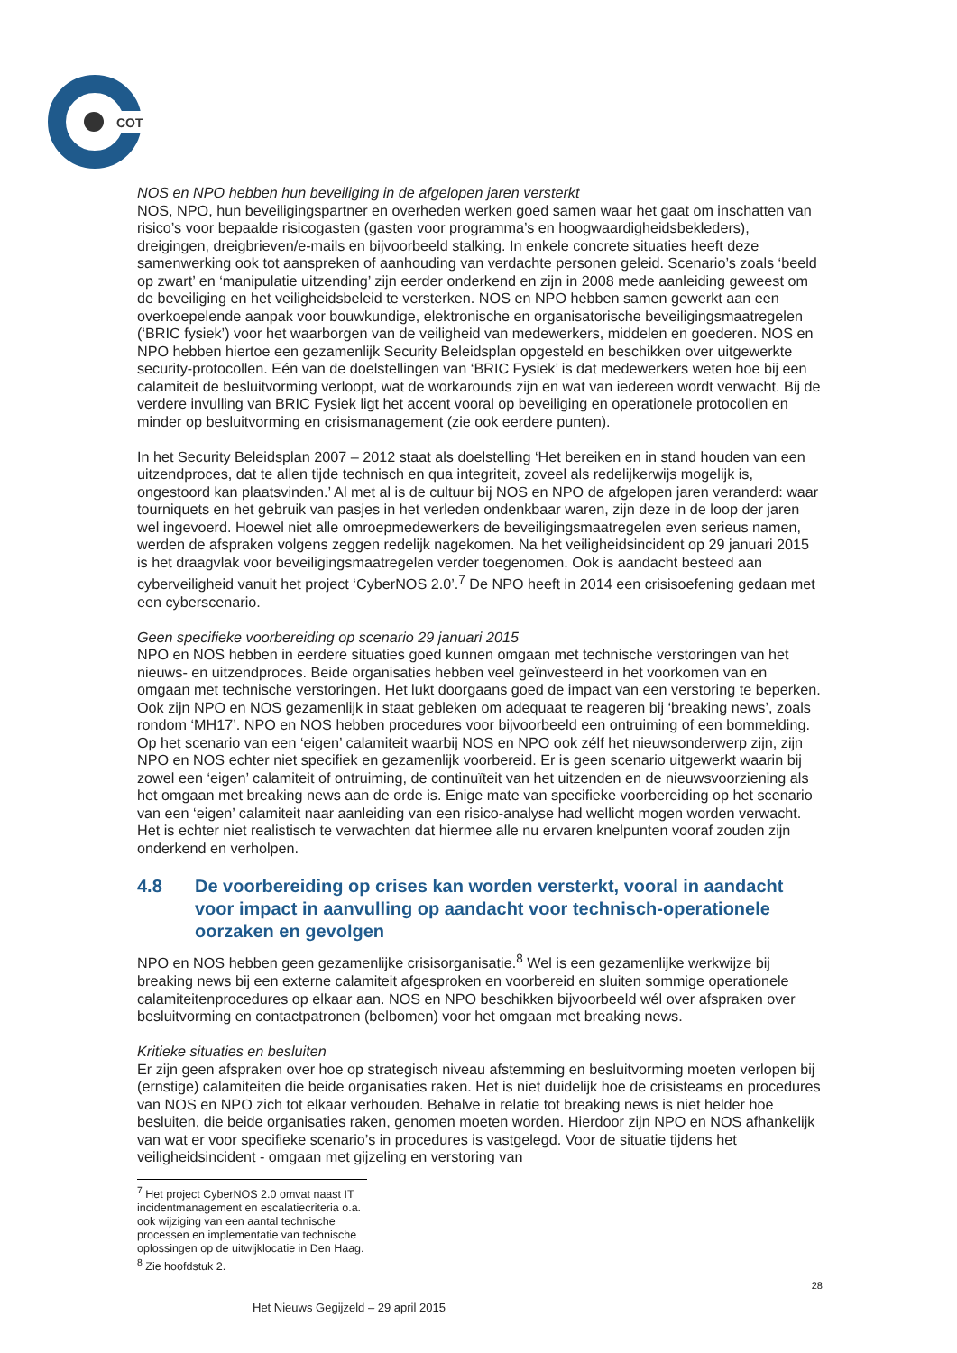COT
NOS en NPO hebben hun beveiliging in de afgelopen jaren versterkt
NOS, NPO, hun beveiligingspartner en overheden werken goed samen waar het gaat om inschatten van risico’s voor bepaalde risicogasten (gasten voor programma’s en hoogwaardigheidsbekleders), dreigingen, dreigbrieven/e-mails en bijvoorbeeld stalking. In enkele concrete situaties heeft deze samenwerking ook tot aanspreken of aanhouding van verdachte personen geleid. Scenario’s zoals ‘beeld op zwart’ en ‘manipulatie uitzending’ zijn eerder onderkend en zijn in 2008 mede aanleiding geweest om de beveiliging en het veiligheidsbeleid te versterken. NOS en NPO hebben samen gewerkt aan een overkoepelende aanpak voor bouwkundige, elektronische en organisatorische beveiligingsmaatregelen (‘BRIC fysiek’) voor het waarborgen van de veiligheid van medewerkers, middelen en goederen. NOS en NPO hebben hiertoe een gezamenlijk Security Beleidsplan opgesteld en beschikken over uitgewerkte security-protocollen. Eén van de doelstellingen van ‘BRIC Fysiek’ is dat medewerkers weten hoe bij een calamiteit de besluitvorming verloopt, wat de workarounds zijn en wat van iedereen wordt verwacht. Bij de verdere invulling van BRIC Fysiek ligt het accent vooral op beveiliging en operationele protocollen en minder op besluitvorming en crisismanagement (zie ook eerdere punten).
In het Security Beleidsplan 2007 – 2012 staat als doelstelling ‘Het bereiken en in stand houden van een uitzendproces, dat te allen tijde technisch en qua integriteit, zoveel als redelijkerwijs mogelijk is, ongestoord kan plaatsvinden.’ Al met al is de cultuur bij NOS en NPO de afgelopen jaren veranderd: waar tourniquets en het gebruik van pasjes in het verleden ondenkbaar waren, zijn deze in de loop der jaren wel ingevoerd. Hoewel niet alle omroepmedewerkers de beveiligingsmaatregelen even serieus namen, werden de afspraken volgens zeggen redelijk nagekomen. Na het veiligheidsincident op 29 januari 2015 is het draagvlak voor beveiligingsmaatregelen verder toegenomen. Ook is aandacht besteed aan cyberveiligheid vanuit het project ‘CyberNOS 2.0’.<sup>7</sup> De NPO heeft in 2014 een crisisoefening gedaan met een cyberscenario.
Geen specifieke voorbereiding op scenario 29 januari 2015
NPO en NOS hebben in eerdere situaties goed kunnen omgaan met technische verstoringen van het nieuws- en uitzendproces. Beide organisaties hebben veel geïnvesteerd in het voorkomen van en omgaan met technische verstoringen. Het lukt doorgaans goed de impact van een verstoring te beperken. Ook zijn NPO en NOS gezamenlijk in staat gebleken om adequaat te reageren bij ‘breaking news’, zoals rondom ‘MH17’. NPO en NOS hebben procedures voor bijvoorbeeld een ontruiming of een bommelding. Op het scenario van een ‘eigen’ calamiteit waarbij NOS en NPO ook zélf het nieuwsonderwerp zijn, zijn NPO en NOS echter niet specifiek en gezamenlijk voorbereid. Er is geen scenario uitgewerkt waarin bij zowel een ‘eigen’ calamiteit of ontruiming, de continuïteit van het uitzenden en de nieuwsvoorziening als het omgaan met breaking news aan de orde is. Enige mate van specifieke voorbereiding op het scenario van een ‘eigen’ calamiteit naar aanleiding van een risico-analyse had wellicht mogen worden verwacht. Het is echter niet realistisch te verwachten dat hiermee alle nu ervaren knelpunten vooraf zouden zijn onderkend en verholpen.
4.8 De voorbereiding op crises kan worden versterkt, vooral in aandacht voor impact in aanvulling op aandacht voor technisch-operationele oorzaken en gevolgen
NPO en NOS hebben geen gezamenlijke crisisorganisatie.<sup>8</sup> Wel is een gezamenlijke werkwijze bij breaking news bij een externe calamiteit afgesproken en voorbereid en sluiten sommige operationele calamiteitenprocedures op elkaar aan. NOS en NPO beschikken bijvoorbeeld wél over afspraken over besluitvorming en contactpatronen (belbomen) voor het omgaan met breaking news.
Kritieke situaties en besluiten
Er zijn geen afspraken over hoe op strategisch niveau afstemming en besluitvorming moeten verlopen bij (ernstige) calamiteiten die beide organisaties raken. Het is niet duidelijk hoe de crisisteams en procedures van NOS en NPO zich tot elkaar verhouden. Behalve in relatie tot breaking news is niet helder hoe besluiten, die beide organisaties raken, genomen moeten worden. Hierdoor zijn NPO en NOS afhankelijk van wat er voor specifieke scenario’s in procedures is vastgelegd. Voor de situatie tijdens het veiligheidsincident - omgaan met gijzeling en verstoring van
<sup>7</sup> Het project CyberNOS 2.0 omvat naast IT incidentmanagement en escalatiecriteria o.a. ook wijziging van een aantal technische processen en implementatie van technische oplossingen op de uitwijklocatie in Den Haag.
<sup>8</sup> Zie hoofdstuk 2.
28
Het Nieuws Gegijzeld – 29 april 2015